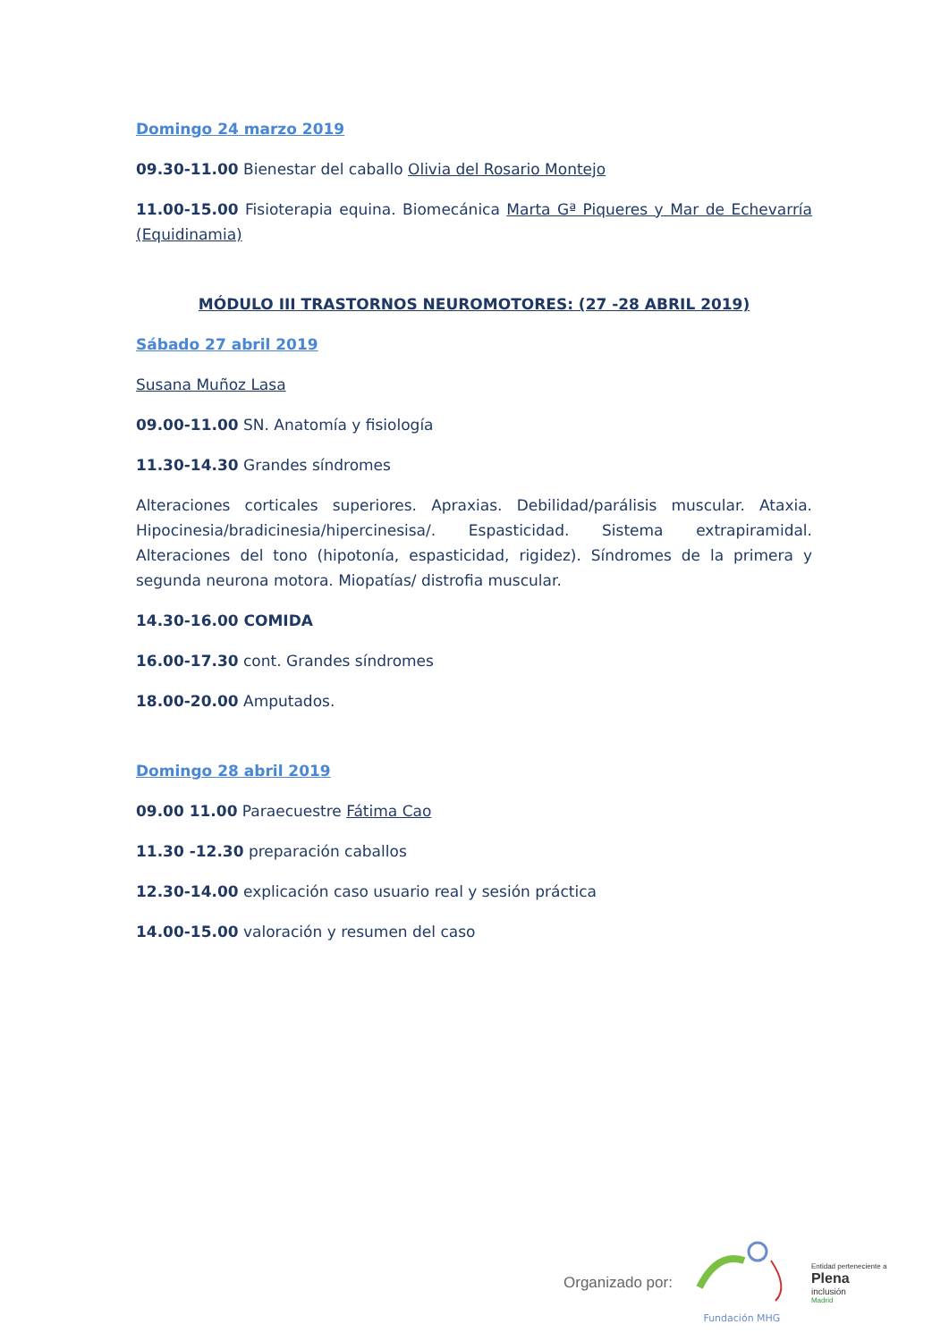Domingo 24 marzo 2019
09.30-11.00 Bienestar del caballo Olivia del Rosario Montejo
11.00-15.00 Fisioterapia equina. Biomecánica Marta Gª Piqueres y Mar de Echevarría (Equidinamia)
MÓDULO III TRASTORNOS NEUROMOTORES: (27 -28 ABRIL 2019)
Sábado 27 abril 2019
Susana Muñoz Lasa
09.00-11.00 SN. Anatomía y fisiología
11.30-14.30 Grandes síndromes
Alteraciones corticales superiores. Apraxias. Debilidad/parálisis muscular. Ataxia. Hipocinesia/bradicinesia/hipercinesisa/. Espasticidad. Sistema extrapiramidal. Alteraciones del tono (hipotonía, espasticidad, rigidez). Síndromes de la primera y segunda neurona motora. Miopatías/ distrofia muscular.
14.30-16.00 COMIDA
16.00-17.30 cont. Grandes síndromes
18.00-20.00 Amputados.
Domingo 28 abril 2019
09.00 11.00 Paraecuestre Fátima Cao
11.30 -12.30 preparación caballos
12.30-14.00 explicación caso usuario real y sesión práctica
14.00-15.00 valoración y resumen del caso
Organizado por:
Fundación MHG
Entidad perteneciente a
Plena
inclusión
Madrid